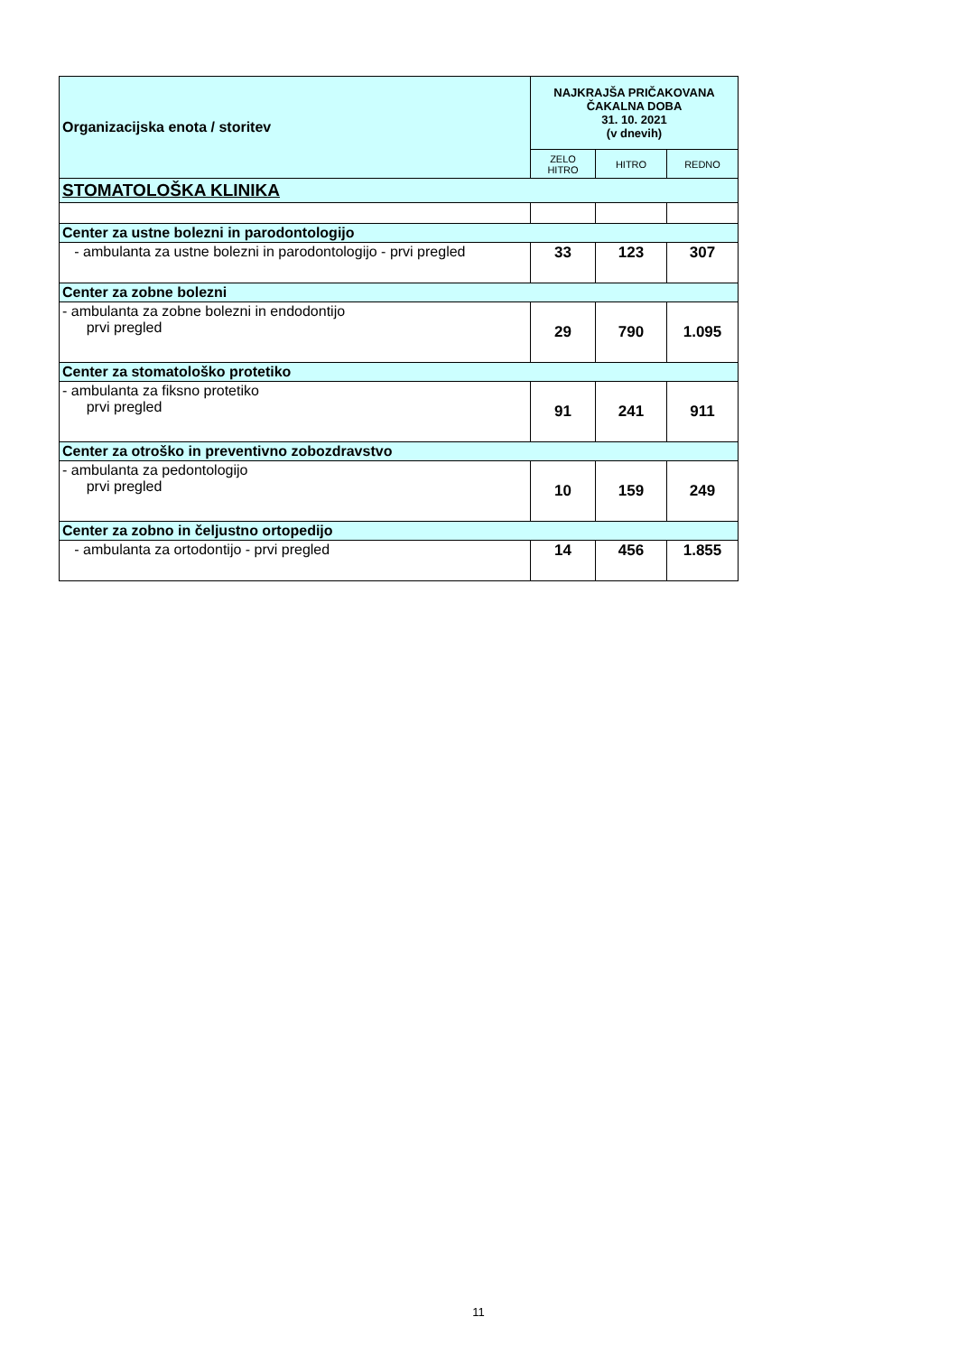| Organizacijska enota / storitev | NAJKRAJŠA PRIČAKOVANA ČAKALNA DOBA 31. 10. 2021 (v dnevih) | | |
| --- | --- | --- | --- |
| | ZELO HITRO | HITRO | REDNO |
| STOMATOLOŠKA KLINIKA | | | |
| Center za ustne bolezni in parodontologijo | | | |
| - ambulanta za ustne bolezni in parodontologijo - prvi pregled | 33 | 123 | 307 |
| Center za zobne bolezni | | | |
| - ambulanta za zobne bolezni in endodontijo prvi pregled | 29 | 790 | 1.095 |
| Center za stomatološko protetiko | | | |
| - ambulanta za fiksno protetiko prvi pregled | 91 | 241 | 911 |
| Center za otroško in preventivno zobozdravstvo | | | |
| - ambulanta za pedontologijo prvi pregled | 10 | 159 | 249 |
| Center za zobno in čeljustno ortopedijo | | | |
| - ambulanta za ortodontijo - prvi pregled | 14 | 456 | 1.855 |
11